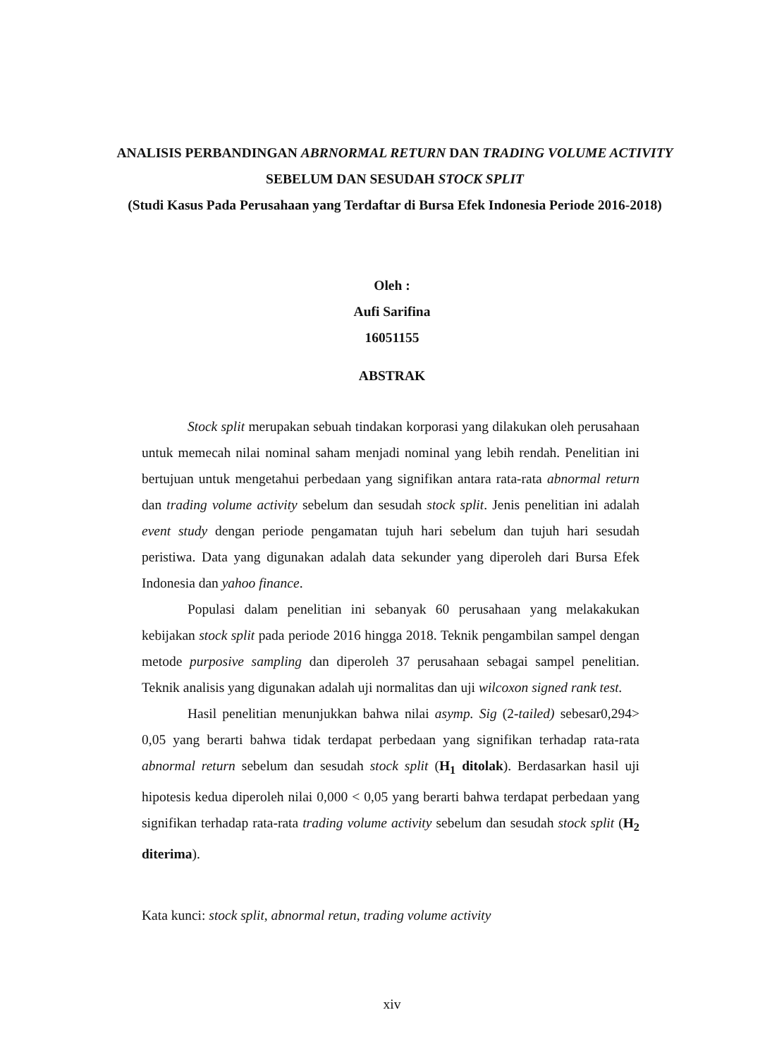ANALISIS PERBANDINGAN ABRNORMAL RETURN DAN TRADING VOLUME ACTIVITY SEBELUM DAN SESUDAH STOCK SPLIT
(Studi Kasus Pada Perusahaan yang Terdaftar di Bursa Efek Indonesia Periode 2016-2018)
Oleh :
Aufi Sarifina
16051155
ABSTRAK
Stock split merupakan sebuah tindakan korporasi yang dilakukan oleh perusahaan untuk memecah nilai nominal saham menjadi nominal yang lebih rendah. Penelitian ini bertujuan untuk mengetahui perbedaan yang signifikan antara rata-rata abnormal return dan trading volume activity sebelum dan sesudah stock split. Jenis penelitian ini adalah event study dengan periode pengamatan tujuh hari sebelum dan tujuh hari sesudah peristiwa. Data yang digunakan adalah data sekunder yang diperoleh dari Bursa Efek Indonesia dan yahoo finance.
Populasi dalam penelitian ini sebanyak 60 perusahaan yang melakakukan kebijakan stock split pada periode 2016 hingga 2018. Teknik pengambilan sampel dengan metode purposive sampling dan diperoleh 37 perusahaan sebagai sampel penelitian. Teknik analisis yang digunakan adalah uji normalitas dan uji wilcoxon signed rank test.
Hasil penelitian menunjukkan bahwa nilai asymp. Sig (2-tailed) sebesar0,294> 0,05 yang berarti bahwa tidak terdapat perbedaan yang signifikan terhadap rata-rata abnormal return sebelum dan sesudah stock split (H<sub>1</sub> ditolak). Berdasarkan hasil uji hipotesis kedua diperoleh nilai 0,000 < 0,05 yang berarti bahwa terdapat perbedaan yang signifikan terhadap rata-rata trading volume activity sebelum dan sesudah stock split (H<sub>2</sub> diterima).
Kata kunci: stock split, abnormal retun, trading volume activity
xiv